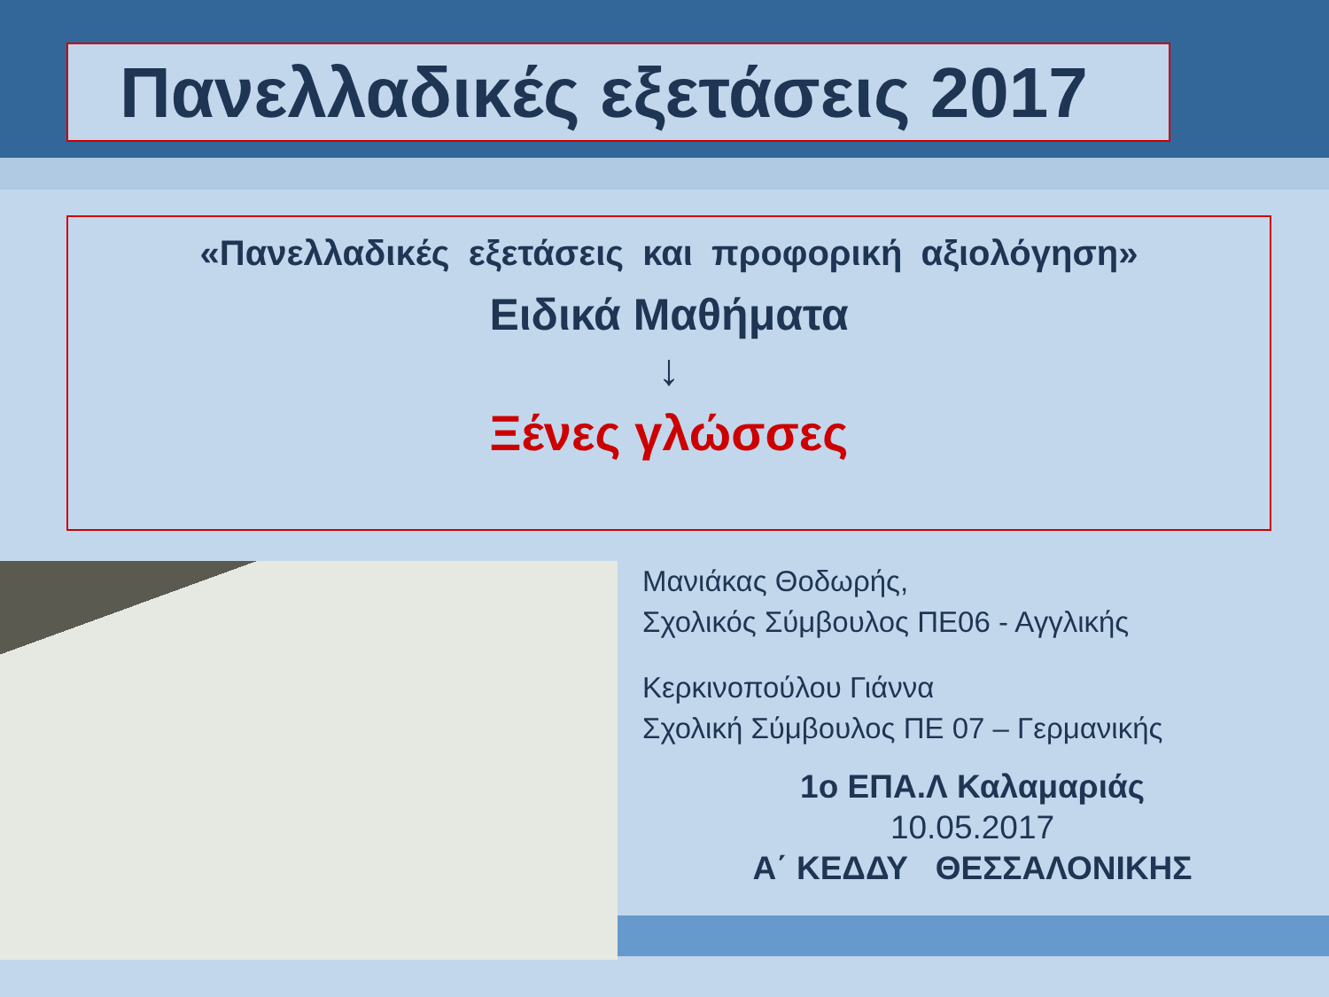Πανελλαδικές εξετάσεις 2017
«Πανελλαδικές εξετάσεις και προφορική αξιολόγηση»
Ειδικά Μαθήματα
↓
Ξένες γλώσσες
Μανιάκας Θοδωρής,
Σχολικός Σύμβουλος ΠΕ06 - Αγγλικής
Κερκινοπούλου Γιάννα
Σχολική Σύμβουλος ΠΕ 07 – Γερμανικής
1ο ΕΠΑ.Λ Καλαμαριάς
10.05.2017
Α΄ ΚΕΔΔΥ ΘΕΣΣΑΛΟΝΙΚΗΣ